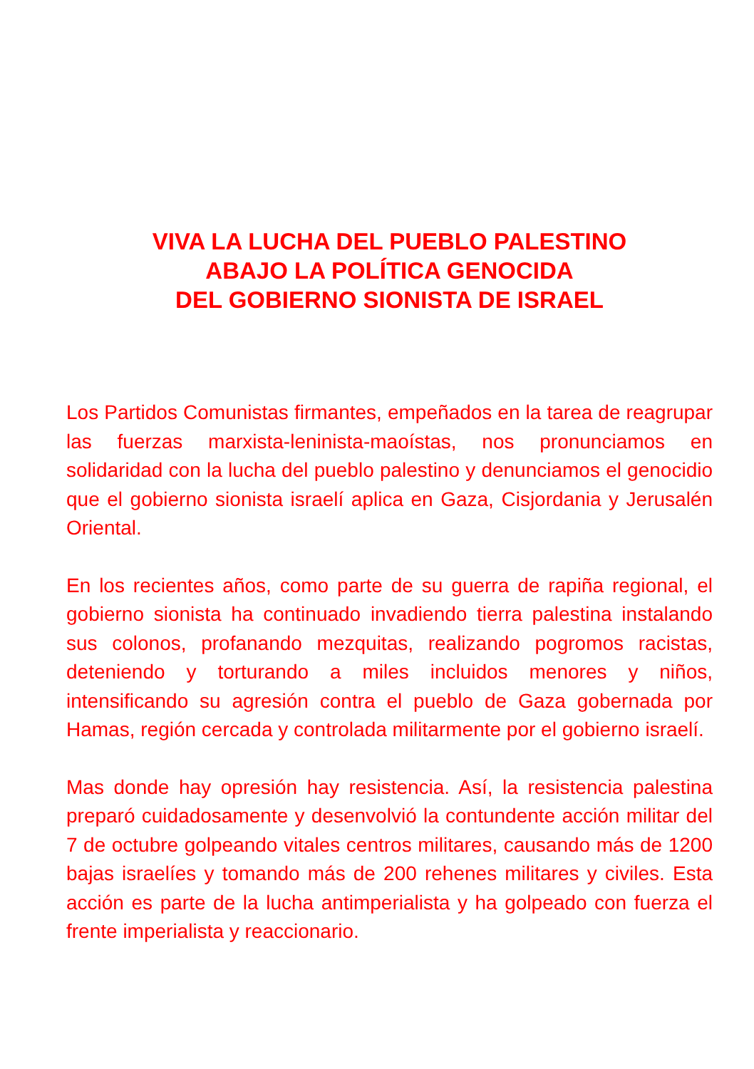VIVA LA LUCHA DEL PUEBLO PALESTINO
ABAJO LA POLÍTICA GENOCIDA
DEL GOBIERNO SIONISTA DE ISRAEL
Los Partidos Comunistas firmantes, empeñados en la tarea de reagrupar las fuerzas marxista-leninista-maoístas, nos pronunciamos en solidaridad con la lucha del pueblo palestino y denunciamos el genocidio que el gobierno sionista israelí aplica en Gaza, Cisjordania y Jerusalén Oriental.
En los recientes años, como parte de su guerra de rapiña regional, el gobierno sionista ha continuado invadiendo tierra palestina instalando sus colonos, profanando mezquitas, realizando pogromos racistas, deteniendo y torturando a miles incluidos menores y niños, intensificando su agresión contra el pueblo de Gaza gobernada por Hamas, región cercada y controlada militarmente por el gobierno israelí.
Mas donde hay opresión hay resistencia. Así, la resistencia palestina preparó cuidadosamente y desenvolvió la contundente acción militar del 7 de octubre golpeando vitales centros militares, causando más de 1200 bajas israelíes y tomando más de 200 rehenes militares y civiles. Esta acción es parte de la lucha antimperialista y ha golpeado con fuerza el frente imperialista y reaccionario.